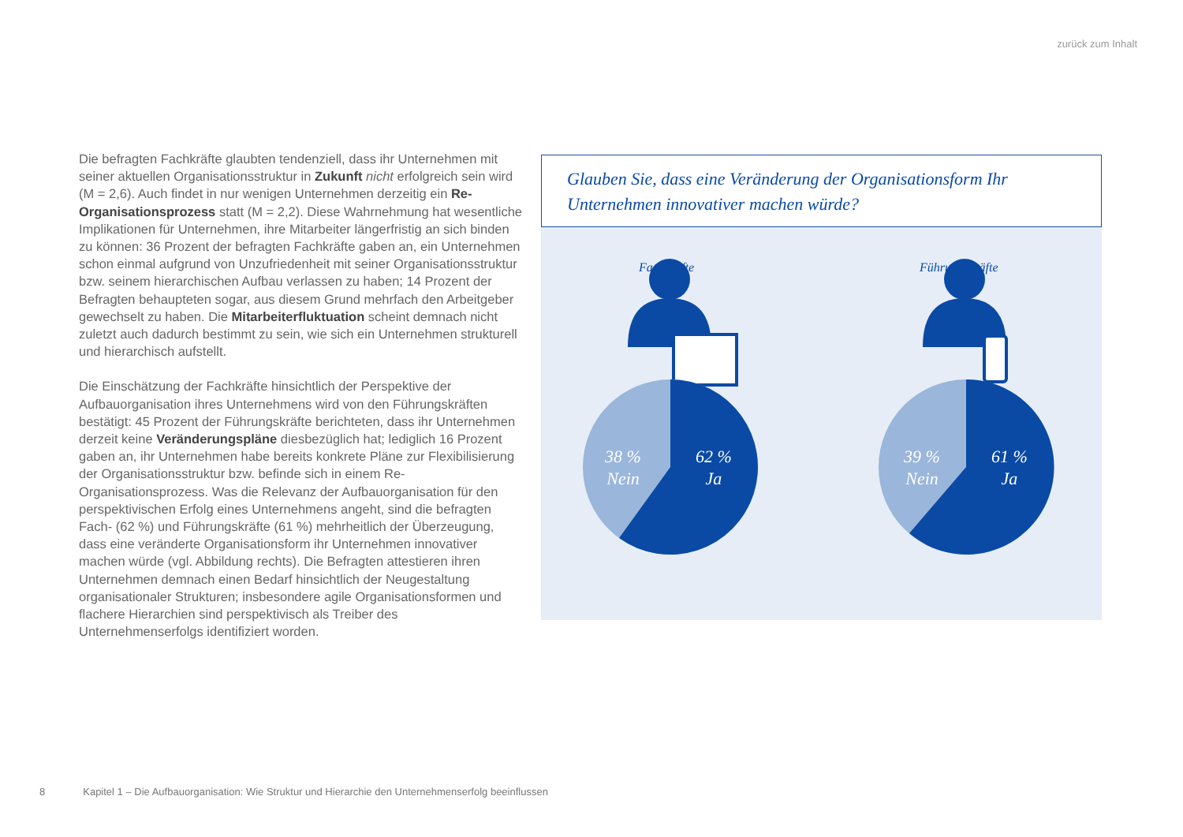zurück zum Inhalt
Die befragten Fachkräfte glaubten tendenziell, dass ihr Unternehmen mit seiner aktuellen Organisationsstruktur in Zukunft nicht erfolgreich sein wird (M = 2,6). Auch findet in nur wenigen Unternehmen derzeitig ein Re-Organisationsprozess statt (M = 2,2). Diese Wahrnehmung hat wesentliche Implikationen für Unternehmen, ihre Mitarbeiter längerfristig an sich binden zu können: 36 Prozent der befragten Fachkräfte gaben an, ein Unternehmen schon einmal aufgrund von Unzufriedenheit mit seiner Organisationsstruktur bzw. seinem hierarchischen Aufbau verlassen zu haben; 14 Prozent der Befragten behaupteten sogar, aus diesem Grund mehrfach den Arbeitgeber gewechselt zu haben. Die Mitarbeiterfluktuation scheint demnach nicht zuletzt auch dadurch bestimmt zu sein, wie sich ein Unternehmen strukturell und hierarchisch aufstellt.
Die Einschätzung der Fachkräfte hinsichtlich der Perspektive der Aufbauorganisation ihres Unternehmens wird von den Führungskräften bestätigt: 45 Prozent der Führungskräfte berichteten, dass ihr Unternehmen derzeit keine Veränderungspläne diesbezüglich hat; lediglich 16 Prozent gaben an, ihr Unternehmen habe bereits konkrete Pläne zur Flexibilisierung der Organisationsstruktur bzw. befinde sich in einem Re-Organisationsprozess. Was die Relevanz der Aufbauorganisation für den perspektivischen Erfolg eines Unternehmens angeht, sind die befragten Fach- (62 %) und Führungskräfte (61 %) mehrheitlich der Überzeugung, dass eine veränderte Organisationsform ihr Unternehmen innovativer machen würde (vgl. Abbildung rechts). Die Befragten attestieren ihren Unternehmen demnach einen Bedarf hinsichtlich der Neugestaltung organisationaler Strukturen; insbesondere agile Organisationsformen und flachere Hierarchien sind perspektivisch als Treiber des Unternehmenserfolgs identifiziert worden.
Glauben Sie, dass eine Veränderung der Organisationsform Ihr Unternehmen innovativer machen würde?
Fachkräfte Führungskräfte
38 %
Nein
62 %
Ja
39 %
Nein
61 %
Ja
8 Kapitel 1 – Die Aufbauorganisation: Wie Struktur und Hierarchie den Unternehmenserfolg beeinflussen